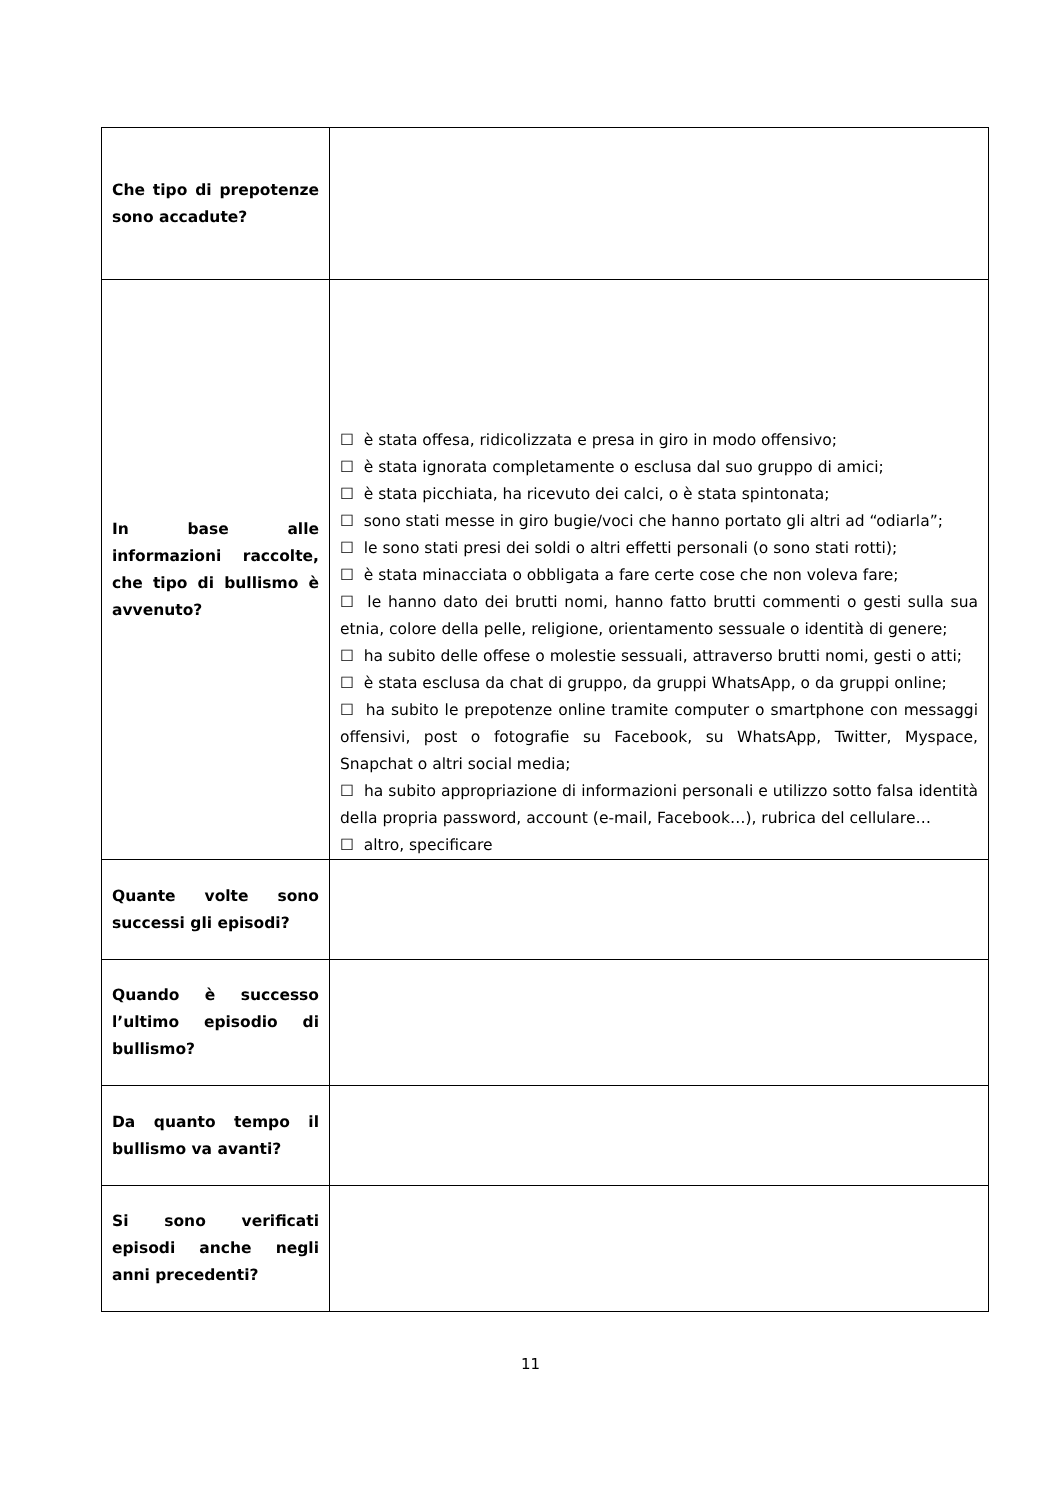| Che tipo di prepotenze sono accadute? | |
| In base alle informazioni raccolte, che tipo di bullismo è avvenuto? | ☐ è stata offesa, ridicolizzata e presa in giro in modo offensivo; ☐ è stata ignorata completamente o esclusa dal suo gruppo di amici; ☐ è stata picchiata, ha ricevuto dei calci, o è stata spintonata; ☐ sono stati messe in giro bugie/voci che hanno portato gli altri ad “odiarla”; ☐ le sono stati presi dei soldi o altri effetti personali (o sono stati rotti); ☐ è stata minacciata o obbligata a fare certe cose che non voleva fare; ☐ le hanno dato dei brutti nomi, hanno fatto brutti commenti o gesti sulla sua etnia, colore della pelle, religione, orientamento sessuale o identità di genere; ☐ ha subito delle offese o molestie sessuali, attraverso brutti nomi, gesti o atti; ☐ è stata esclusa da chat di gruppo, da gruppi WhatsApp, o da gruppi online; ☐ ha subito le prepotenze online tramite computer o smartphone con messaggi offensivi, post o fotografie su Facebook, su WhatsApp, Twitter, Myspace, Snapchat o altri social media; ☐ ha subito appropriazione di informazioni personali e utilizzo sotto falsa identità della propria password, account (e-mail, Facebook…), rubrica del cellulare… ☐ altro, specificare |
| Quante volte sono successi gli episodi? | |
| Quando è successo l’ultimo episodio di bullismo? | |
| Da quanto tempo il bullismo va avanti? | |
| Si sono verificati episodi anche negli anni precedenti? | |
11